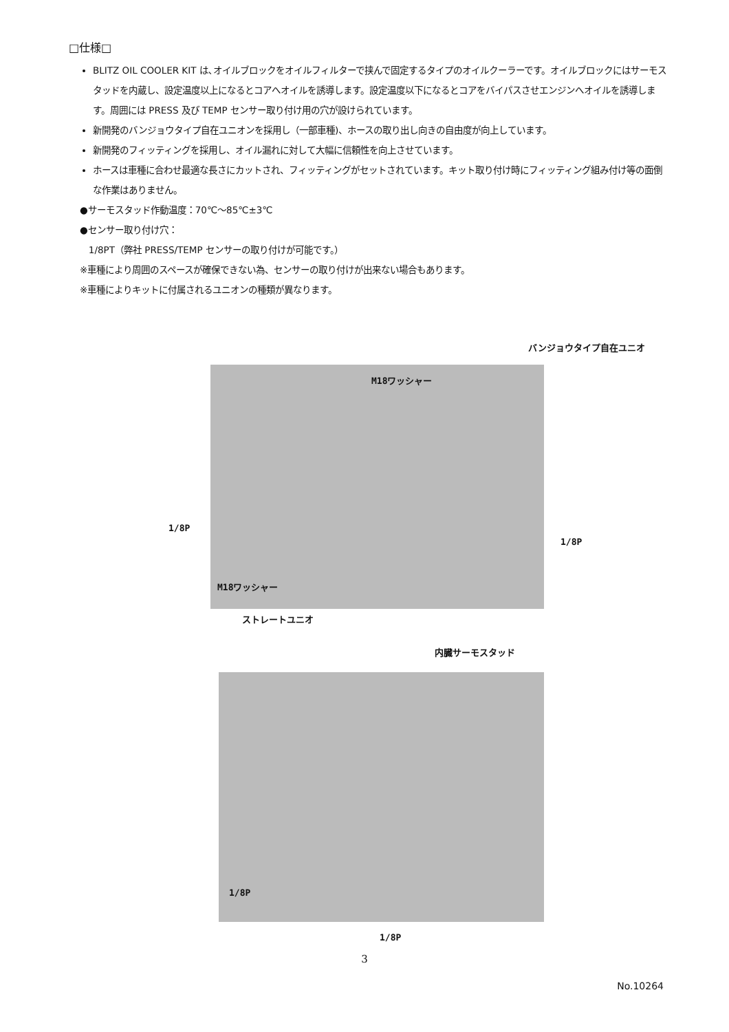□仕様□
BLITZ OIL COOLER KIT は､オイルブロックをオイルフィルターで挟んで固定するタイプのオイルクーラーです。オイルブロックにはサーモスタッドを内蔵し、設定温度以上になるとコアへオイルを誘導します。設定温度以下になるとコアをバイパスさせエンジンへオイルを誘導します。周囲には PRESS 及び TEMP センサー取り付け用の穴が設けられています。
新開発のバンジョウタイプ自在ユニオンを採用し（一部車種)、ホースの取り出し向きの自由度が向上しています。
新開発のフィッティングを採用し、オイル漏れに対して大幅に信頼性を向上させています。
ホースは車種に合わせ最適な長さにカットされ、フィッティングがセットされています。キット取り付け時にフィッティング組み付け等の面倒な作業はありません。
●サーモスタッド作動温度：70℃～85℃±3℃
●センサー取り付け穴：
1/8PT（弊社 PRESS/TEMP センサーの取り付けが可能です。）
※車種により周囲のスペースが確保できない為、センサーの取り付けが出来ない場合もあります。
※車種によりキットに付属されるユニオンの種類が異なります。
バンジョウタイプ自在ユニオ
M18ワッシャー
1/8P
1/8P
M18ワッシャー
ストレートユニオ
内臓サーモスタッド
1/8P
1/8P
3
No.10264